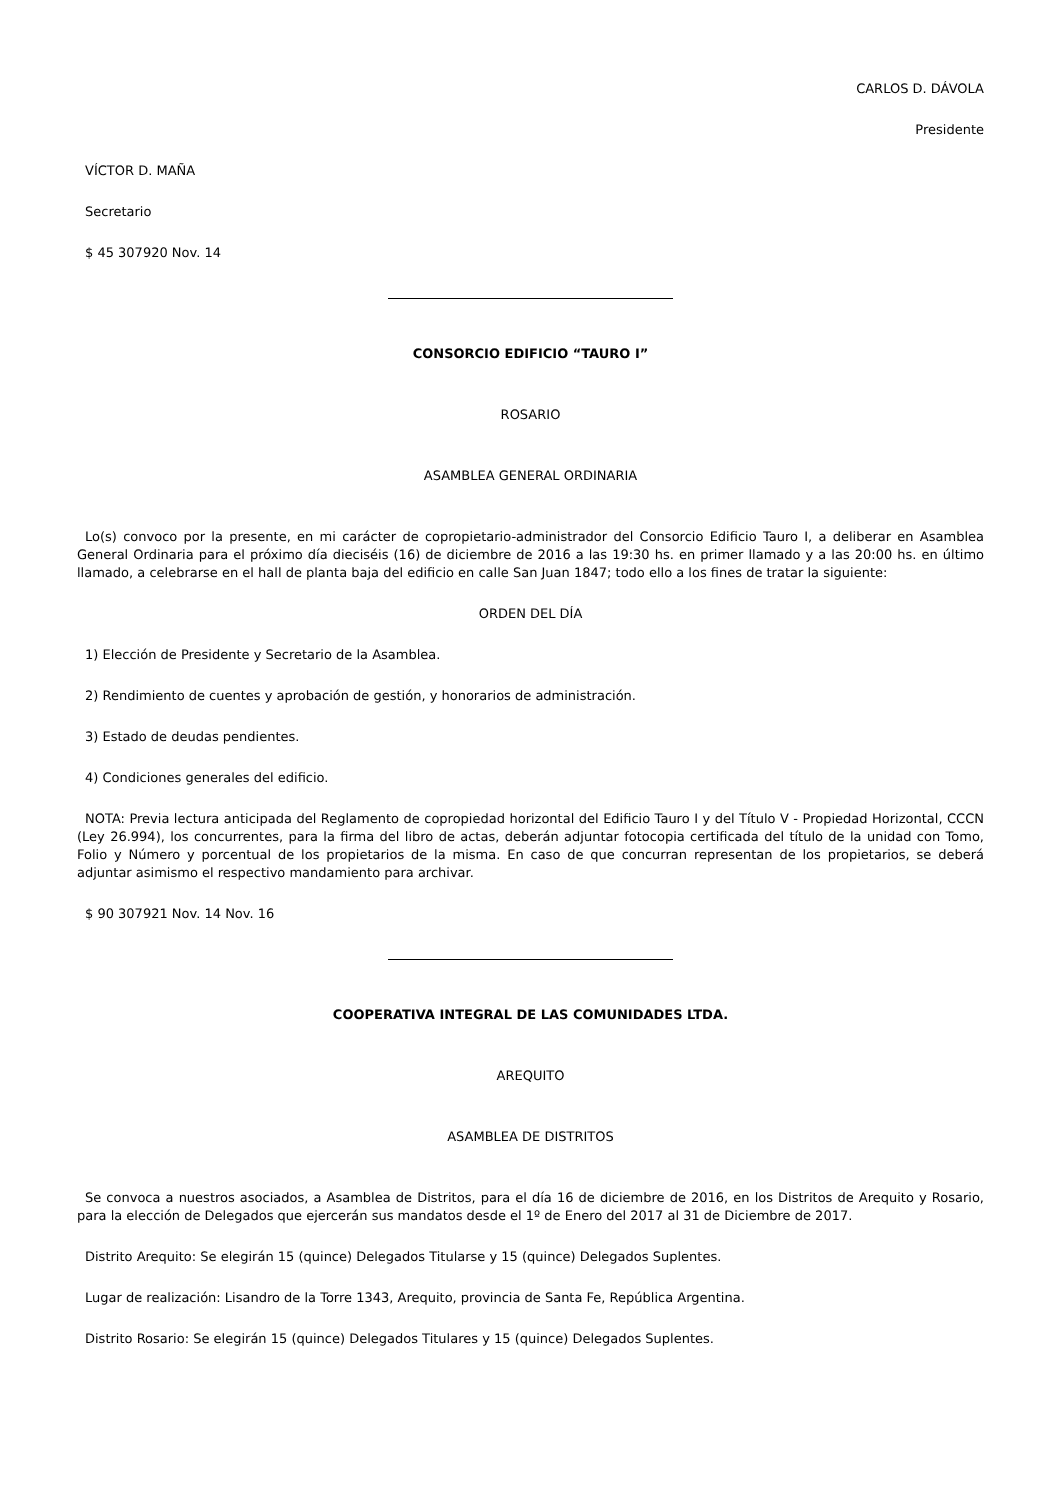CARLOS D. DÁVOLA
Presidente
VÍCTOR D. MAÑA
Secretario
$ 45 307920 Nov. 14
CONSORCIO EDIFICIO “TAURO I”
ROSARIO
ASAMBLEA GENERAL ORDINARIA
Lo(s) convoco por la presente, en mi carácter de copropietario-administrador del Consorcio Edificio Tauro I, a deliberar en Asamblea General Ordinaria para el próximo día dieciséis (16) de diciembre de 2016 a las 19:30 hs. en primer llamado y a las 20:00 hs. en último llamado, a celebrarse en el hall de planta baja del edificio en calle San Juan 1847; todo ello a los fines de tratar la siguiente:
ORDEN DEL DÍA
1) Elección de Presidente y Secretario de la Asamblea.
2) Rendimiento de cuentes y aprobación de gestión, y honorarios de administración.
3) Estado de deudas pendientes.
4) Condiciones generales del edificio.
NOTA: Previa lectura anticipada del Reglamento de copropiedad horizontal del Edificio Tauro I y del Título V - Propiedad Horizontal, CCCN (Ley 26.994), los concurrentes, para la firma del libro de actas, deberán adjuntar fotocopia certificada del título de la unidad con Tomo, Folio y Número y porcentual de los propietarios de la misma. En caso de que concurran representan de los propietarios, se deberá adjuntar asimismo el respectivo mandamiento para archivar.
$ 90 307921 Nov. 14 Nov. 16
COOPERATIVA INTEGRAL DE LAS COMUNIDADES LTDA.
AREQUITO
ASAMBLEA DE DISTRITOS
Se convoca a nuestros asociados, a Asamblea de Distritos, para el día 16 de diciembre de 2016, en los Distritos de Arequito y Rosario, para la elección de Delegados que ejercerán sus mandatos desde el 1º de Enero del 2017 al 31 de Diciembre de 2017.
Distrito Arequito: Se elegirán 15 (quince) Delegados Titularse y 15 (quince) Delegados Suplentes.
Lugar de realización: Lisandro de la Torre 1343, Arequito, provincia de Santa Fe, República Argentina.
Distrito Rosario: Se elegirán 15 (quince) Delegados Titulares y 15 (quince) Delegados Suplentes.